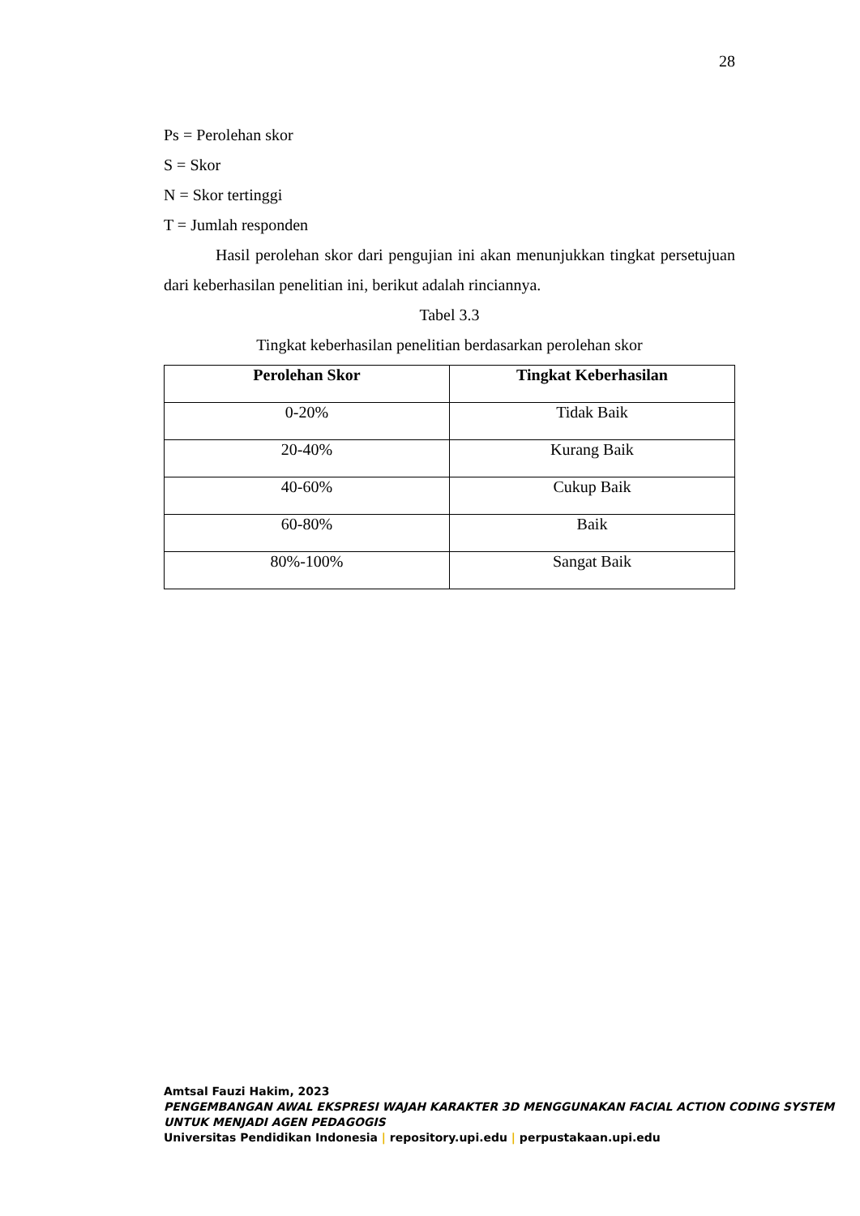28
Ps = Perolehan skor
S = Skor
N = Skor tertinggi
T = Jumlah responden
Hasil perolehan skor dari pengujian ini akan menunjukkan tingkat persetujuan dari keberhasilan penelitian ini, berikut adalah rinciannya.
Tabel 3.3
Tingkat keberhasilan penelitian berdasarkan perolehan skor
| Perolehan Skor | Tingkat Keberhasilan |
| --- | --- |
| 0-20% | Tidak Baik |
| 20-40% | Kurang Baik |
| 40-60% | Cukup Baik |
| 60-80% | Baik |
| 80%-100% | Sangat Baik |
Amtsal Fauzi Hakim, 2023
PENGEMBANGAN AWAL EKSPRESI WAJAH KARAKTER 3D MENGGUNAKAN FACIAL ACTION CODING SYSTEM UNTUK MENJADI AGEN PEDAGOGIS
Universitas Pendidikan Indonesia | repository.upi.edu | perpustakaan.upi.edu